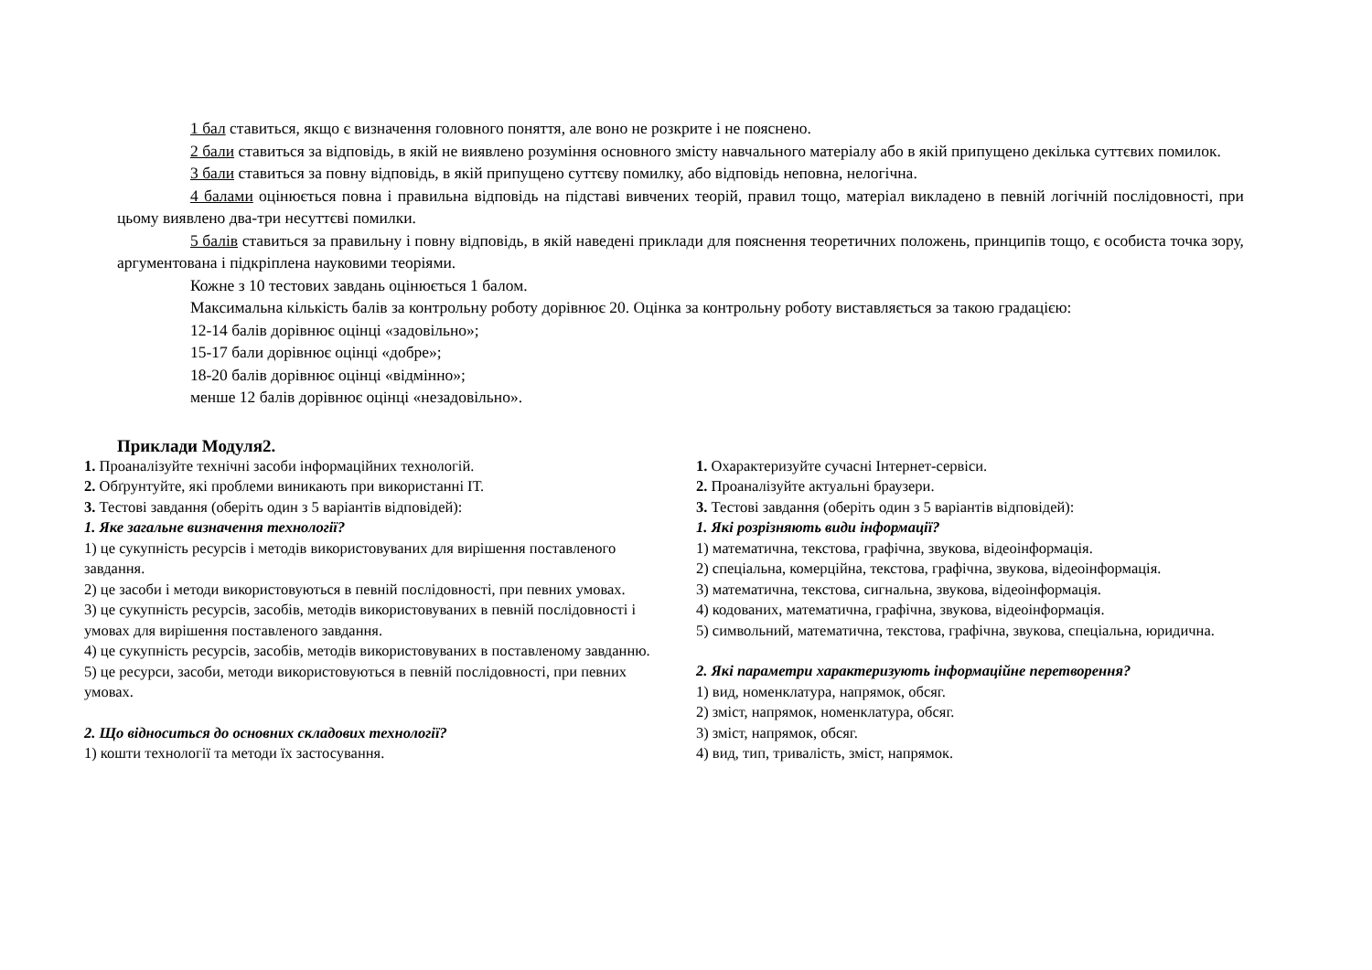1 бал ставиться, якщо є визначення головного поняття, але воно не розкрите і не пояснено.
2 бали ставиться за відповідь, в якій не виявлено розуміння основного змісту навчального матеріалу або в якій припущено декілька суттєвих помилок.
3 бали ставиться за повну відповідь, в якій припущено суттєву помилку, або відповідь неповна, нелогічна.
4 балами оцінюється повна і правильна відповідь на підставі вивчених теорій, правил тощо, матеріал викладено в певній логічній послідовності, при цьому виявлено два-три несуттєві помилки.
5 балів ставиться за правильну і повну відповідь, в якій наведені приклади для пояснення теоретичних положень, принципів тощо, є особиста точка зору, аргументована і підкріплена науковими теоріями.
Кожне з 10 тестових завдань оцінюється 1 балом.
Максимальна кількість балів за контрольну роботу дорівнює 20. Оцінка за контрольну роботу виставляється за такою градацією:
12-14 балів дорівнює оцінці «задовільно»;
15-17 бали дорівнює оцінці «добре»;
18-20 балів дорівнює оцінці «відмінно»;
менше 12 балів дорівнює оцінці «незадовільно».
Приклади Модуля2.
1. Проаналізуйте технічні засоби інформаційних технологій.
2. Обґрунтуйте, які проблеми виникають при використанні ІТ.
3. Тестові завдання (оберіть один з 5 варіантів відповідей):
1. Яке загальне визначення технології?
1) це сукупність ресурсів і методів використовуваних для вирішення поставленого завдання.
2) це засоби і методи використовуються в певній послідовності, при певних умовах.
3) це сукупність ресурсів, засобів, методів використовуваних в певній послідовності і умовах для вирішення поставленого завдання.
4) це сукупність ресурсів, засобів, методів використовуваних в поставленому завданню.
5) це ресурси, засоби, методи використовуються в певній послідовності, при певних умовах.
2. Що відноситься до основних складових технології?
1) кошти технології та методи їх застосування.
1. Охарактеризуйте сучасні Інтернет-сервіси.
2. Проаналізуйте актуальні браузери.
3. Тестові завдання (оберіть один з 5 варіантів відповідей):
1. Які розрізняють види інформації?
1) математична, текстова, графічна, звукова, відеоінформація.
2) спеціальна, комерційна, текстова, графічна, звукова, відеоінформація.
3) математична, текстова, сигнальна, звукова, відеоінформація.
4) кодованих, математична, графічна, звукова, відеоінформація.
5) символьний, математична, текстова, графічна, звукова, спеціальна, юридична.
2. Які параметри характеризують інформаційне перетворення?
1) вид, номенклатура, напрямок, обсяг.
2) зміст, напрямок, номенклатура, обсяг.
3) зміст, напрямок, обсяг.
4) вид, тип, тривалість, зміст, напрямок.